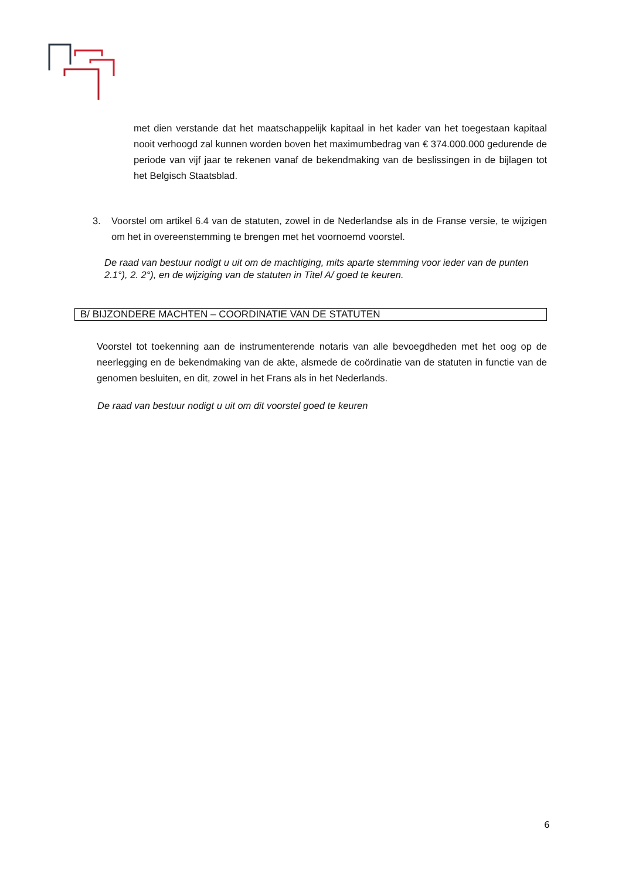met dien verstande dat het maatschappelijk kapitaal in het kader van het toegestaan kapitaal nooit verhoogd zal kunnen worden boven het maximumbedrag van € 374.000.000 gedurende de periode van vijf jaar te rekenen vanaf de bekendmaking van de beslissingen in de bijlagen tot het Belgisch Staatsblad.
3. Voorstel om artikel 6.4 van de statuten, zowel in de Nederlandse als in de Franse versie, te wijzigen om het in overeenstemming te brengen met het voornoemd voorstel.
De raad van bestuur nodigt u uit om de machtiging, mits aparte stemming voor ieder van de punten 2.1°), 2. 2°), en de wijziging van de statuten in Titel A/ goed te keuren.
B/ BIJZONDERE MACHTEN – COORDINATIE VAN DE STATUTEN
Voorstel tot toekenning aan de instrumenterende notaris van alle bevoegdheden met het oog op de neerlegging en de bekendmaking van de akte, alsmede de coördinatie van de statuten in functie van de genomen besluiten, en dit, zowel in het Frans als in het Nederlands.
De raad van bestuur nodigt u uit om dit voorstel goed te keuren
6